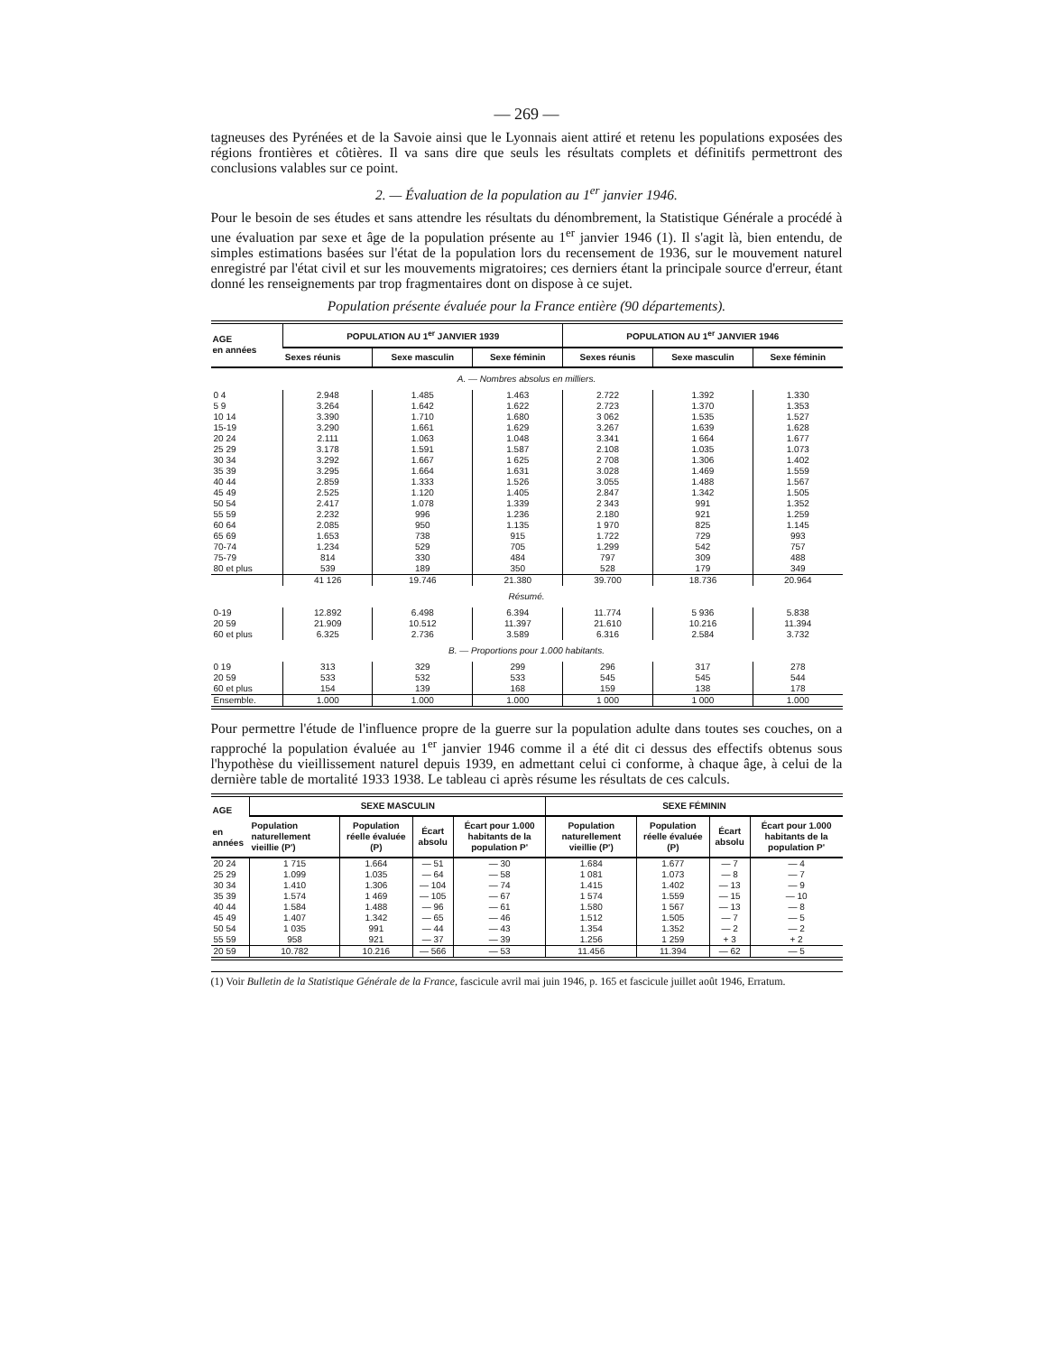— 269 —
tagneuses des Pyrénées et de la Savoie ainsi que le Lyonnais aient attiré et retenu les populations exposées des régions frontières et côtières. Il va sans dire que seuls les résultats complets et définitifs permettront des conclusions valables sur ce point.
2. — Évaluation de la population au 1<sup>er</sup> janvier 1946.
Pour le besoin de ses études et sans attendre les résultats du dénombrement, la Statistique Générale a procédé à une évaluation par sexe et âge de la population présente au 1<sup>er</sup> janvier 1946 (1). Il s'agit là, bien entendu, de simples estimations basées sur l'état de la population lors du recensement de 1936, sur le mouvement naturel enregistré par l'état civil et sur les mouvements migratoires; ces derniers étant la principale source d'erreur, étant donné les renseignements par trop fragmentaires dont on dispose à ce sujet.
Population présente évaluée pour la France entière (90 départements).
| AGE en années | POPULATION AU 1<sup>er</sup> JANVIER 1939 | | | POPULATION AU 1<sup>er</sup> JANVIER 1946 | | |
| --- | --- | --- | --- | --- | --- | --- |
| | Sexes réunis | Sexe masculin | Sexe féminin | Sexes réunis | Sexe masculin | Sexe féminin |
| A. — Nombres absolus en milliers. | | | | | | |
| 0 4 | 2.948 | 1.485 | 1.463 | 2.722 | 1.392 | 1.330 |
| 5 9 | 3.264 | 1.642 | 1.622 | 2.723 | 1.370 | 1.353 |
| 10 14 | 3.390 | 1.710 | 1.680 | 3 062 | 1.535 | 1.527 |
| 15-19 | 3.290 | 1.661 | 1.629 | 3.267 | 1.639 | 1.628 |
| 20 24 | 2.111 | 1.063 | 1.048 | 3.341 | 1 664 | 1.677 |
| 25 29 | 3.178 | 1.591 | 1.587 | 2.108 | 1.035 | 1.073 |
| 30 34 | 3.292 | 1.667 | 1 625 | 2 708 | 1.306 | 1.402 |
| 35 39 | 3.295 | 1.664 | 1.631 | 3.028 | 1.469 | 1.559 |
| 40 44 | 2.859 | 1.333 | 1.526 | 3.055 | 1.488 | 1.567 |
| 45 49 | 2.525 | 1.120 | 1.405 | 2.847 | 1.342 | 1.505 |
| 50 54 | 2.417 | 1.078 | 1.339 | 2 343 | 991 | 1.352 |
| 55 59 | 2.232 | 996 | 1.236 | 2.180 | 921 | 1.259 |
| 60 64 | 2.085 | 950 | 1.135 | 1 970 | 825 | 1.145 |
| 65 69 | 1.653 | 738 | 915 | 1.722 | 729 | 993 |
| 70-74 | 1.234 | 529 | 705 | 1.299 | 542 | 757 |
| 75-79 | 814 | 330 | 484 | 797 | 309 | 488 |
| 80 et plus | 539 | 189 | 350 | 528 | 179 | 349 |
| | 41 126 | 19.746 | 21.380 | 39.700 | 18.736 | 20.964 |
| Résumé. | | | | | | |
| 0-19 | 12.892 | 6.498 | 6.394 | 11.774 | 5 936 | 5.838 |
| 20 59 | 21.909 | 10.512 | 11.397 | 21.610 | 10.216 | 11.394 |
| 60 et plus | 6.325 | 2.736 | 3.589 | 6.316 | 2.584 | 3.732 |
| B. — Proportions pour 1.000 habitants. | | | | | | |
| 0 19 | 313 | 329 | 299 | 296 | 317 | 278 |
| 20 59 | 533 | 532 | 533 | 545 | 545 | 544 |
| 60 et plus | 154 | 139 | 168 | 159 | 138 | 178 |
| Ensemble. | 1.000 | 1.000 | 1.000 | 1 000 | 1 000 | 1.000 |
Pour permettre l'étude de l'influence propre de la guerre sur la population adulte dans toutes ses couches, on a rapproché la population évaluée au 1<sup>er</sup> janvier 1946 comme il a été dit ci dessus des effectifs obtenus sous l'hypothèse du vieillissement naturel depuis 1939, en admettant celui ci conforme, à chaque âge, à celui de la dernière table de mortalité 1933 1938. Le tableau ci après résume les résultats de ces calculs.
| AGE en années | SEXE MASCULIN | | | | SEXE FÉMININ | | | |
| --- | --- | --- | --- | --- | --- | --- | --- | --- |
| | Population naturellement vieillie (P') | Population réelle évaluée (P) | Écart absolu | Écart pour 1.000 habitants de la population P' | Population naturellement vieillie (P') | Population réelle évaluée (P) | Écart absolu | Écart pour 1.000 habitants de la population P' |
| 20 24 | 1 715 | 1.664 | — 51 | — 30 | 1.684 | 1.677 | — 7 | — 4 |
| 25 29 | 1.099 | 1.035 | — 64 | — 58 | 1 081 | 1.073 | — 8 | — 7 |
| 30 34 | 1.410 | 1.306 | — 104 | — 74 | 1.415 | 1.402 | — 13 | — 9 |
| 35 39 | 1.574 | 1 469 | — 105 | — 67 | 1 574 | 1.559 | — 15 | — 10 |
| 40 44 | 1.584 | 1.488 | — 96 | — 61 | 1.580 | 1 567 | — 13 | — 8 |
| 45 49 | 1.407 | 1.342 | — 65 | — 46 | 1.512 | 1.505 | — 7 | — 5 |
| 50 54 | 1 035 | 991 | — 44 | — 43 | 1.354 | 1.352 | — 2 | — 2 |
| 55 59 | 958 | 921 | — 37 | — 39 | 1.256 | 1 259 | + 3 | + 2 |
| 20 59 | 10.782 | 10.216 | — 566 | — 53 | 11.456 | 11.394 | — 62 | — 5 |
(1) Voir Bulletin de la Statistique Générale de la France, fascicule avril mai juin 1946, p. 165 et fascicule juillet août 1946, Erratum.